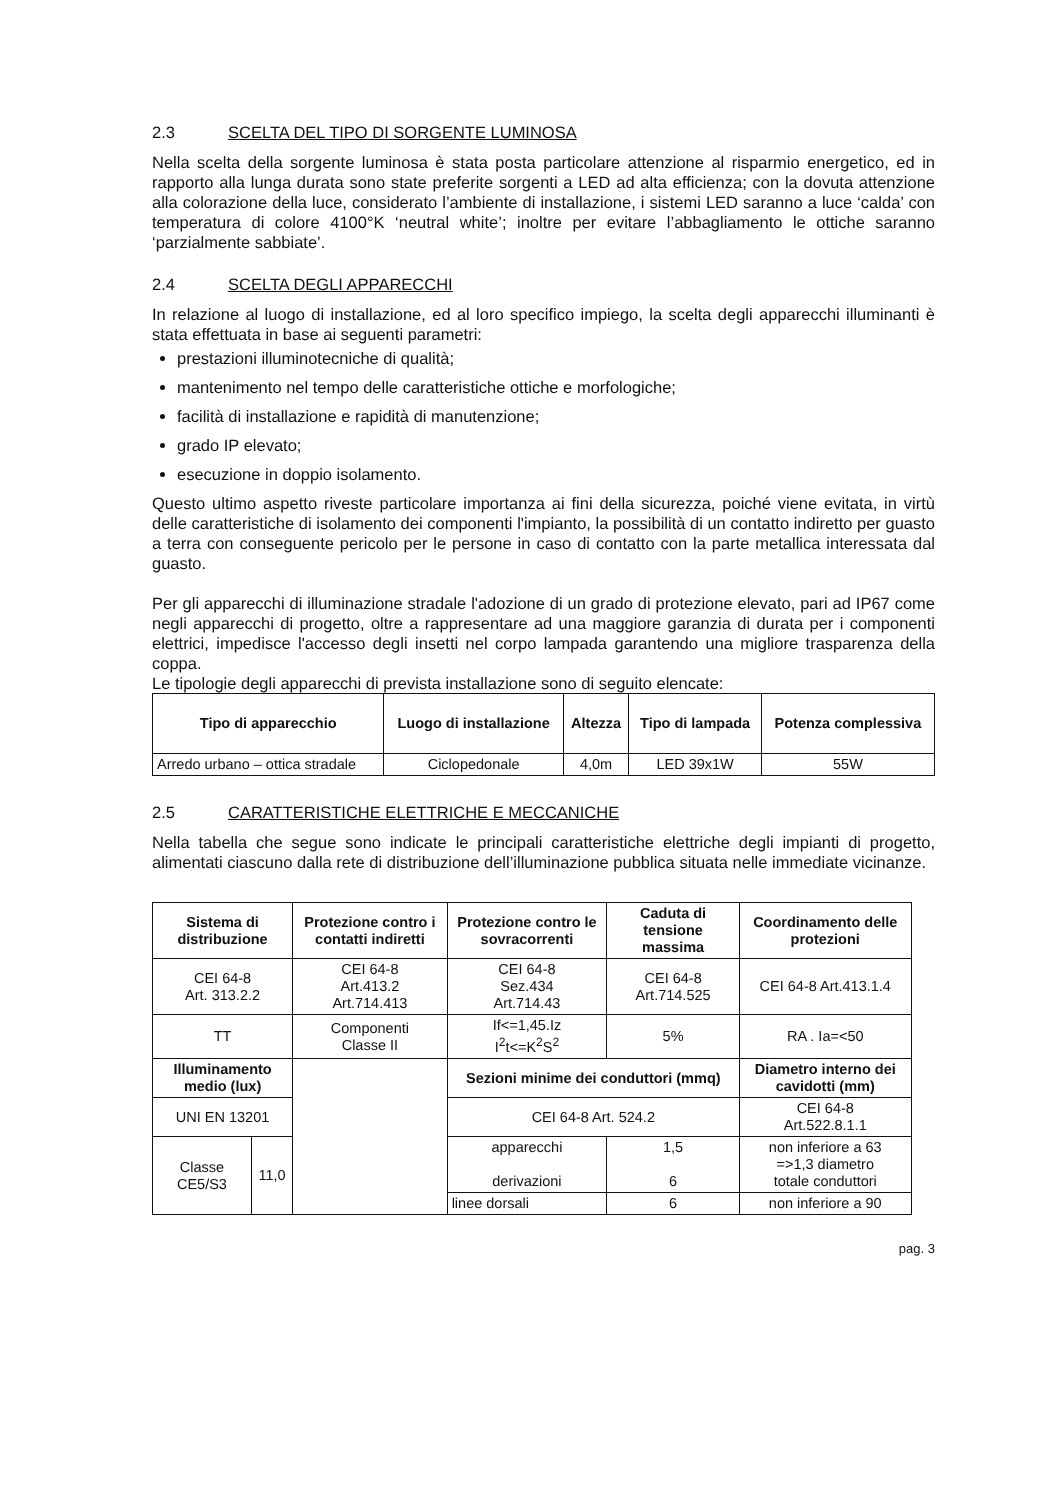2.3 SCELTA DEL TIPO DI SORGENTE LUMINOSA
Nella scelta della sorgente luminosa è stata posta particolare attenzione al risparmio energetico, ed in rapporto alla lunga durata sono state preferite sorgenti a LED ad alta efficienza; con la dovuta attenzione alla colorazione della luce, considerato l’ambiente di installazione, i sistemi LED saranno a luce ‘calda’ con temperatura di colore 4100°K ‘neutral white’; inoltre per evitare l’abbagliamento le ottiche saranno ‘parzialmente sabbiate’.
2.4 SCELTA DEGLI APPARECCHI
In relazione al luogo di installazione, ed al loro specifico impiego, la scelta degli apparecchi illuminanti è stata effettuata in base ai seguenti parametri:
prestazioni illuminotecniche di qualità;
mantenimento nel tempo delle caratteristiche ottiche e morfologiche;
facilità di installazione e rapidità di manutenzione;
grado IP elevato;
esecuzione in doppio isolamento.
Questo ultimo aspetto riveste particolare importanza ai fini della sicurezza, poiché viene evitata, in virtù delle caratteristiche di isolamento dei componenti l'impianto, la possibilità di un contatto indiretto per guasto a terra con conseguente pericolo per le persone in caso di contatto con la parte metallica interessata dal guasto.
Per gli apparecchi di illuminazione stradale l'adozione di un grado di protezione elevato, pari ad IP67 come negli apparecchi di progetto, oltre a rappresentare ad una maggiore garanzia di durata per i componenti elettrici, impedisce l'accesso degli insetti nel corpo lampada garantendo una migliore trasparenza della coppa.
Le tipologie degli apparecchi di prevista installazione sono di seguito elencate:
| Tipo di apparecchio | Luogo di installazione | Altezza | Tipo di lampada | Potenza complessiva |
| --- | --- | --- | --- | --- |
| Arredo urbano – ottica stradale | Ciclopedonale | 4,0m | LED 39x1W | 55W |
2.5 CARATTERISTICHE ELETTRICHE E MECCANICHE
Nella tabella che segue sono indicate le principali caratteristiche elettriche degli impianti di progetto, alimentati ciascuno dalla rete di distribuzione dell’illuminazione pubblica situata nelle immediate vicinanze.
| Sistema di distribuzione | | Protezione contro i contatti indiretti | Protezione contro le sovracorrenti | Caduta di tensione massima | Coordinamento delle protezioni |
| --- | --- | --- | --- | --- | --- |
| CEI 64-8 Art. 313.2.2 | | CEI 64-8 Art.413.2 Art.714.413 | CEI 64-8 Sez.434 Art.714.43 | CEI 64-8 Art.714.525 | CEI 64-8 Art.413.1.4 |
| TT | | Componenti Classe II | If<=1,45.Iz I<sup>2</sup>t<=K<sup>2</sup>S<sup>2</sup> | 5% | RA . Ia=<50 |
| Illuminamento medio (lux) | | | Sezioni minime dei conduttori (mmq) | | Diametro interno dei cavidotti (mm) |
| UNI EN 13201 | | | CEI 64-8 Art. 524.2 | | CEI 64-8 Art.522.8.1.1 |
| Classe CE5/S3 | 11,0 | | apparecchi derivazioni | 1,5 6 | non inferiore a 63 =>1,3 diametro totale conduttori |
| | | | linee dorsali | 6 | non inferiore a 90 |
pag. 3